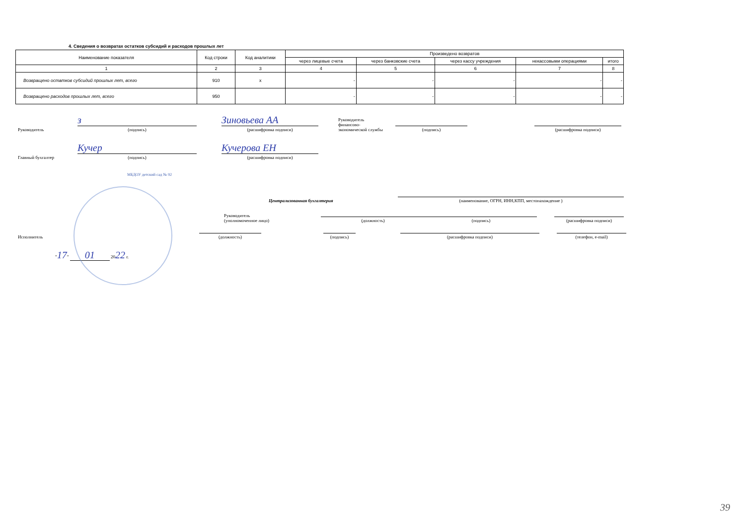4. Сведения о возвратах остатков субсидий и расходов прошлых лет
| Наименование показателя | Код строки | Код аналитики | Произведено возвратов | | | | |
| --- | --- | --- | --- | --- | --- | --- | --- |
| | | | через лицевые счета | через банковские счета | через кассу учреждения | некассовыми операциями | итого |
| 1 | 2 | 3 | 4 | 5 | 6 | 7 | 8 |
| Возвращено остатков субсидий прошлых лет, всего | 910 | х | - | - | - | - | - |
| Возвращено расходов прошлых лет, всего | 950 | | - | - | - | - | - |
Руководитель
з
(подпись)
Зиновьева АА
(расшифровка подписи)
Руководитель
финансово-
экономической службы
(подпись)
(расшифровка подписи)
Главный бухгалтер
Кучер
(подпись)
Кучерова ЕН
(расшифровка подписи)
МБДОУ детский сад № 92
Централизованная бухгалтерия
(наименование, ОГРН, ИНН,КПП, местонахождение )
Руководитель
(уполномоченное лицо)
(должность)
(подпись)
(расшифровка подписи)
Исполнитель
(должность)
(подпись)
(расшифровка подписи)
(телефон, e-mail)
"17" 01 2022 г.
39